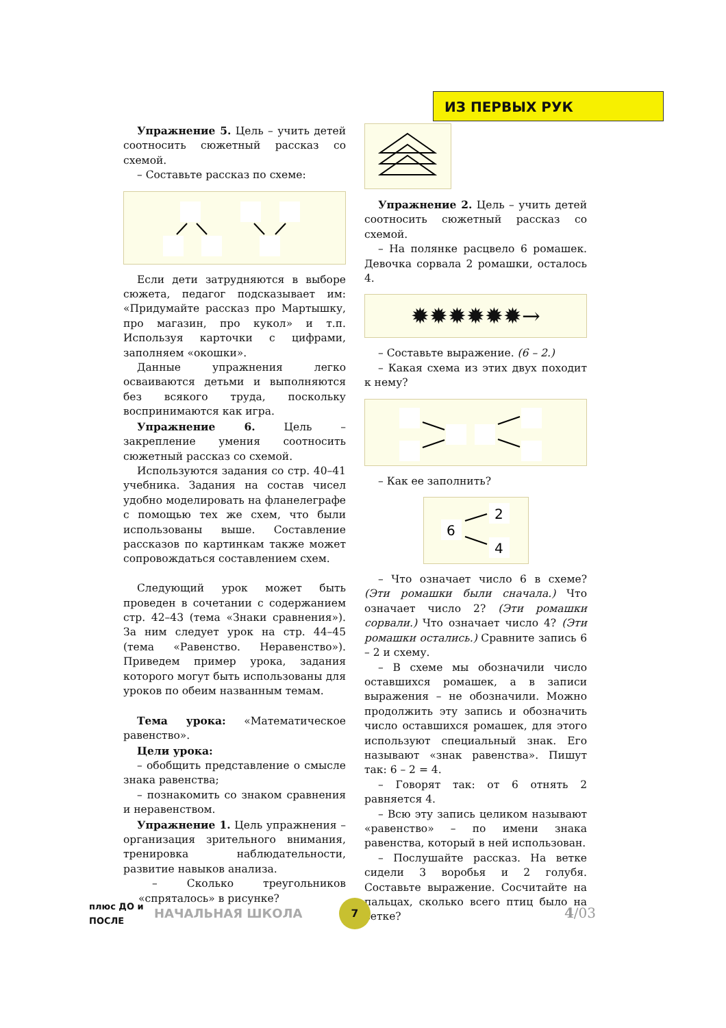ИЗ ПЕРВЫХ РУК
Упражнение 5. Цель – учить детей соотносить сюжетный рассказ со схемой.
– Составьте рассказ по схеме:
Если дети затрудняются в выборе сюжета, педагог подсказывает им: «Придумайте рассказ про Мартышку, про магазин, про кукол» и т.п. Используя карточки с цифрами, заполняем «окошки».
Данные упражнения легко осваиваются детьми и выполняются без всякого труда, поскольку воспринимаются как игра.
Упражнение 6. Цель – закрепление умения соотносить сюжетный рассказ со схемой.
Используются задания со стр. 40–41 учебника. Задания на состав чисел удобно моделировать на фланелеграфе с помощью тех же схем, что были использованы выше. Составление рассказов по картинкам также может сопровождаться составлением схем.
Следующий урок может быть проведен в сочетании с содержанием стр. 42–43 (тема «Знаки сравнения»). За ним следует урок на стр. 44–45 (тема «Равенство. Неравенство»). Приведем пример урока, задания которого могут быть использованы для уроков по обеим названным темам.
Тема урока: «Математическое равенство».
Цели урока:
– обобщить представление о смысле знака равенства;
– познакомить со знаком сравнения и неравенством.
Упражнение 1. Цель упражнения – организация зрительного внимания, тренировка наблюдательности, развитие навыков анализа.
– Сколько треугольников «спряталось» в рисунке?
Упражнение 2. Цель – учить детей соотносить сюжетный рассказ со схемой.
– На полянке расцвело 6 ромашек. Девочка сорвала 2 ромашки, осталось 4.
✹✹✹✹✹✹→
– Составьте выражение. (6 – 2.)
– Какая схема из этих двух походит к нему?
– Как ее заполнить?
6
2
4
– Что означает число 6 в схеме? (Эти ромашки были сначала.) Что означает число 2? (Эти ромашки сорвали.) Что означает число 4? (Эти ромашки остались.) Сравните запись 6 – 2 и схему.
– В схеме мы обозначили число оставшихся ромашек, а в записи выражения – не обозначили. Можно продолжить эту запись и обозначить число оставшихся ромашек, для этого используют специальный знак. Его называют «знак равенства». Пишут так: 6 – 2 = 4.
– Говорят так: от 6 отнять 2 равняется 4.
– Всю эту запись целиком называют «равенство» – по имени знака равенства, который в ней использован.
– Послушайте рассказ. На ветке сидели 3 воробья и 2 голубя. Составьте выражение. Сосчитайте на пальцах, сколько всего птиц было на ветке?
плюс ДО и ПОСЛЕ
НАЧАЛЬНАЯ ШКОЛА
7
4/03